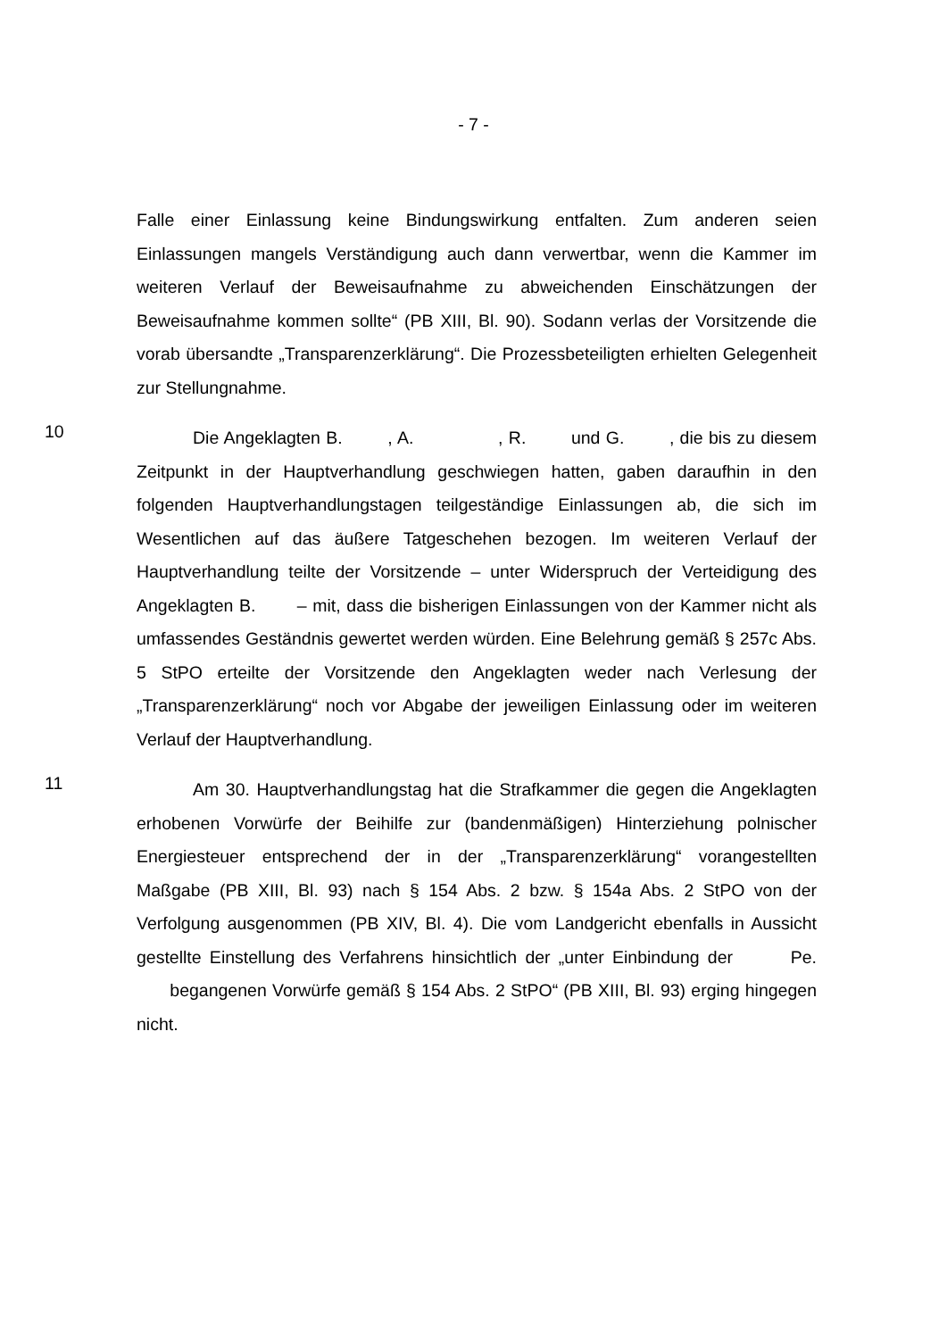- 7 -
Falle einer Einlassung keine Bindungswirkung entfalten. Zum anderen seien Einlassungen mangels Verständigung auch dann verwertbar, wenn die Kammer im weiteren Verlauf der Beweisaufnahme zu abweichenden Einschätzungen der Beweisaufnahme kommen sollte“ (PB XIII, Bl. 90). Sodann verlas der Vorsitzende die vorab übersandte „Transparenzerklärung“. Die Prozessbeteiligten erhielten Gelegenheit zur Stellungnahme.
10
Die Angeklagten B. , A. , R. und G. , die bis zu diesem Zeitpunkt in der Hauptverhandlung geschwiegen hatten, gaben daraufhin in den folgenden Hauptverhandlungstagen teilgeständige Einlassungen ab, die sich im Wesentlichen auf das äußere Tatgeschehen bezogen. Im weiteren Verlauf der Hauptverhandlung teilte der Vorsitzende – unter Widerspruch der Verteidigung des Angeklagten B. – mit, dass die bisherigen Einlassungen von der Kammer nicht als umfassendes Geständnis gewertet werden würden. Eine Belehrung gemäß § 257c Abs. 5 StPO erteilte der Vorsitzende den Angeklagten weder nach Verlesung der „Transparenzerklärung“ noch vor Abgabe der jeweiligen Einlassung oder im weiteren Verlauf der Hauptverhandlung.
11
Am 30. Hauptverhandlungstag hat die Strafkammer die gegen die Angeklagten erhobenen Vorwürfe der Beihilfe zur (bandenmäßigen) Hinterziehung polnischer Energiesteuer entsprechend der in der „Transparenzerklärung“ vorangestellten Maßgabe (PB XIII, Bl. 93) nach § 154 Abs. 2 bzw. § 154a Abs. 2 StPO von der Verfolgung ausgenommen (PB XIV, Bl. 4). Die vom Landgericht ebenfalls in Aussicht gestellte Einstellung des Verfahrens hinsichtlich der „unter Einbindung der Pe. begangenen Vorwürfe gemäß § 154 Abs. 2 StPO“ (PB XIII, Bl. 93) erging hingegen nicht.